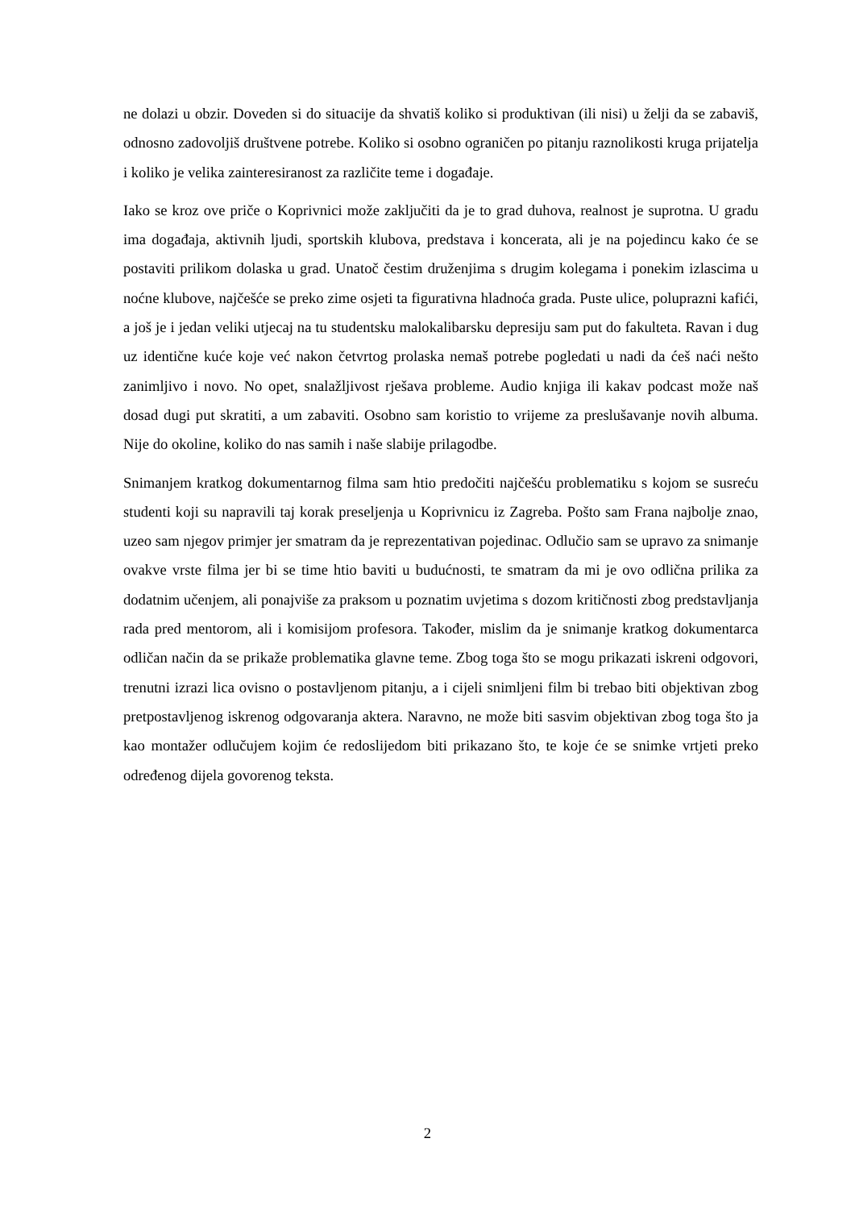ne dolazi u obzir. Doveden si do situacije da shvatiš koliko si produktivan (ili nisi) u želji da se zabaviš, odnosno zadovoljiš društvene potrebe. Koliko si osobno ograničen po pitanju raznolikosti kruga prijatelja i koliko je velika zainteresiranost za različite teme i događaje.
Iako se kroz ove priče o Koprivnici može zaključiti da je to grad duhova, realnost je suprotna. U gradu ima događaja, aktivnih ljudi, sportskih klubova, predstava i koncerata, ali je na pojedincu kako će se postaviti prilikom dolaska u grad. Unatoč čestim druženjima s drugim kolegama i ponekim izlascima u noćne klubove, najčešće se preko zime osjeti ta figurativna hladnoća grada. Puste ulice, poluprazni kafići, a još je i jedan veliki utjecaj na tu studentsku malokalibarsku depresiju sam put do fakulteta. Ravan i dug uz identične kuće koje već nakon četvrtog prolaska nemaš potrebe pogledati u nadi da ćeš naći nešto zanimljivo i novo. No opet, snalažljivost rješava probleme. Audio knjiga ili kakav podcast može naš dosad dugi put skratiti, a um zabaviti. Osobno sam koristio to vrijeme za preslušavanje novih albuma. Nije do okoline, koliko do nas samih i naše slabije prilagodbe.
Snimanjem kratkog dokumentarnog filma sam htio predočiti najčešću problematiku s kojom se susreću studenti koji su napravili taj korak preseljenja u Koprivnicu iz Zagreba. Pošto sam Frana najbolje znao, uzeo sam njegov primjer jer smatram da je reprezentativan pojedinac. Odlučio sam se upravo za snimanje ovakve vrste filma jer bi se time htio baviti u budućnosti, te smatram da mi je ovo odlična prilika za dodatnim učenjem, ali ponajviše za praksom u poznatim uvjetima s dozom kritičnosti zbog predstavljanja rada pred mentorom, ali i komisijom profesora. Također, mislim da je snimanje kratkog dokumentarca odličan način da se prikaže problematika glavne teme. Zbog toga što se mogu prikazati iskreni odgovori, trenutni izrazi lica ovisno o postavljenom pitanju, a i cijeli snimljeni film bi trebao biti objektivan zbog pretpostavljenog iskrenog odgovaranja aktera. Naravno, ne može biti sasvim objektivan zbog toga što ja kao montažer odlučujem kojim će redoslijedom biti prikazano što, te koje će se snimke vrtjeti preko određenog dijela govorenog teksta.
2